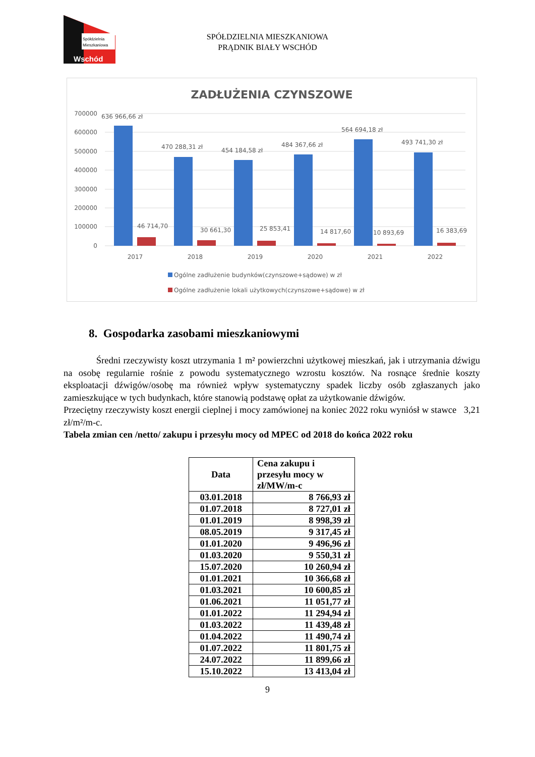Spółdzielnia
Mieszkaniowa
Wschód
SPÓŁDZIELNIA MIESZKANIOWA
PRĄDNIK BIAŁY WSCHÓD
ZADŁUŻENIA CZYNSZOWE
700000
600000
500000
400000
300000
200000
100000
0
636 966,66 zł
470 288,31 zł
454 184,58 zł
484 367,66 zł
564 694,18 zł
493 741,30 zł
46 714,70
30 661,30
25 853,41
14 817,60
10 893,69
16 383,69
2017
2018
2019
2020
2021
2022
Ogólne zadłużenie budynków(czynszowe+sądowe) w zł
Ogólne zadłużenie lokali użytkowych(czynszowe+sądowe) w zł
8. Gospodarka zasobami mieszkaniowymi
Średni rzeczywisty koszt utrzymania 1 m² powierzchni użytkowej mieszkań, jak i utrzymania dźwigu na osobę regularnie rośnie z powodu systematycznego wzrostu kosztów. Na rosnące średnie koszty eksploatacji dźwigów/osobę ma również wpływ systematyczny spadek liczby osób zgłaszanych jako zamieszkujące w tych budynkach, które stanowią podstawę opłat za użytkowanie dźwigów.
Przeciętny rzeczywisty koszt energii cieplnej i mocy zamówionej na koniec 2022 roku wyniósł w stawce 3,21 zł/m²/m-c.
Tabela zmian cen /netto/ zakupu i przesyłu mocy od MPEC od 2018 do końca 2022 roku
| Data | Cena zakupu i przesyłu mocy w zł/MW/m-c |
| --- | --- |
| 03.01.2018 | 8 766,93 zł |
| 01.07.2018 | 8 727,01 zł |
| 01.01.2019 | 8 998,39 zł |
| 08.05.2019 | 9 317,45 zł |
| 01.01.2020 | 9 496,96 zł |
| 01.03.2020 | 9 550,31 zł |
| 15.07.2020 | 10 260,94 zł |
| 01.01.2021 | 10 366,68 zł |
| 01.03.2021 | 10 600,85 zł |
| 01.06.2021 | 11 051,77 zł |
| 01.01.2022 | 11 294,94 zł |
| 01.03.2022 | 11 439,48 zł |
| 01.04.2022 | 11 490,74 zł |
| 01.07.2022 | 11 801,75 zł |
| 24.07.2022 | 11 899,66 zł |
| 15.10.2022 | 13 413,04 zł |
9